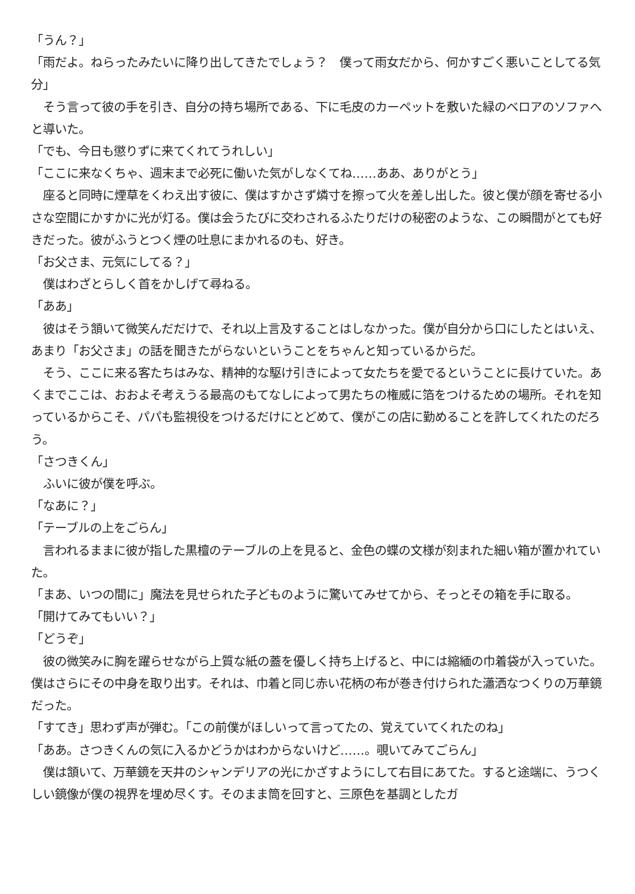「うん？」
「雨だよ。ねらったみたいに降り出してきたでしょう？　僕って雨女だから、何かすごく悪いことしてる気分」
　そう言って彼の手を引き、自分の持ち場所である、下に毛皮のカーペットを敷いた緑のベロアのソファへと導いた。
「でも、今日も懲りずに来てくれてうれしい」
「ここに来なくちゃ、週末まで必死に働いた気がしなくてね……ああ、ありがとう」
　座ると同時に煙草をくわえ出す彼に、僕はすかさず燐寸を擦って火を差し出した。彼と僕が顔を寄せる小さな空間にかすかに光が灯る。僕は会うたびに交わされるふたりだけの秘密のような、この瞬間がとても好きだった。彼がふうとつく煙の吐息にまかれるのも、好き。
「お父さま、元気にしてる？」
　僕はわざとらしく首をかしげて尋ねる。
「ああ」
　彼はそう頷いて微笑んだだけで、それ以上言及することはしなかった。僕が自分から口にしたとはいえ、あまり「お父さま」の話を聞きたがらないということをちゃんと知っているからだ。
　そう、ここに来る客たちはみな、精神的な駆け引きによって女たちを愛でるということに長けていた。あくまでここは、おおよそ考えうる最高のもてなしによって男たちの権威に箔をつけるための場所。それを知っているからこそ、パパも監視役をつけるだけにとどめて、僕がこの店に勤めることを許してくれたのだろう。
「さつきくん」
　ふいに彼が僕を呼ぶ。
「なあに？」
「テーブルの上をごらん」
　言われるままに彼が指した黒檀のテーブルの上を見ると、金色の蝶の文様が刻まれた細い箱が置かれていた。
「まあ、いつの間に」魔法を見せられた子どものように驚いてみせてから、そっとその箱を手に取る。
「開けてみてもいい？」
「どうぞ」
　彼の微笑みに胸を躍らせながら上質な紙の蓋を優しく持ち上げると、中には縮緬の巾着袋が入っていた。僕はさらにその中身を取り出す。それは、巾着と同じ赤い花柄の布が巻き付けられた瀟洒なつくりの万華鏡だった。
「すてき」思わず声が弾む。「この前僕がほしいって言ってたの、覚えていてくれたのね」
「ああ。さつきくんの気に入るかどうかはわからないけど……。覗いてみてごらん」
　僕は頷いて、万華鏡を天井のシャンデリアの光にかざすようにして右目にあてた。すると途端に、うつくしい鏡像が僕の視界を埋め尽くす。そのまま筒を回すと、三原色を基調としたガ